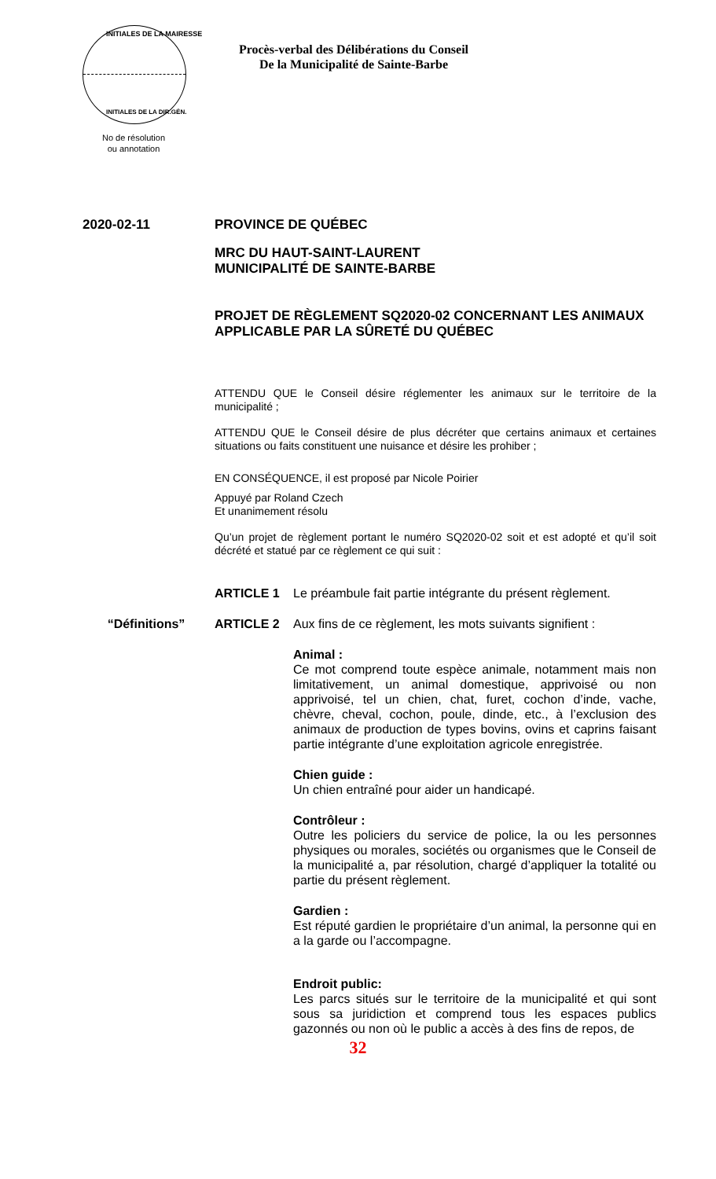INITIALES DE LA MAIRESSE
INITIALES DE LA DIR.GÉN.
No de résolution
ou annotation
Procès-verbal des Délibérations du Conseil
De la Municipalité de Sainte-Barbe
2020-02-11 PROVINCE DE QUÉBEC
MRC DU HAUT-SAINT-LAURENT
MUNICIPALITÉ DE SAINTE-BARBE
PROJET DE RÈGLEMENT SQ2020-02 CONCERNANT LES ANIMAUX APPLICABLE PAR LA SÛRETÉ DU QUÉBEC
ATTENDU QUE le Conseil désire réglementer les animaux sur le territoire de la municipalité ;
ATTENDU QUE le Conseil désire de plus décréter que certains animaux et certaines situations ou faits constituent une nuisance et désire les prohiber ;
EN CONSÉQUENCE, il est proposé par Nicole Poirier
Appuyé par Roland Czech
Et unanimement résolu
Qu’un projet de règlement portant le numéro SQ2020-02 soit et est adopté et qu’il soit décrété et statué par ce règlement ce qui suit :
ARTICLE 1 Le préambule fait partie intégrante du présent règlement.
“Définitions” ARTICLE 2 Aux fins de ce règlement, les mots suivants signifient :
Animal :
Ce mot comprend toute espèce animale, notamment mais non limitativement, un animal domestique, apprivoisé ou non apprivoisé, tel un chien, chat, furet, cochon d’inde, vache, chèvre, cheval, cochon, poule, dinde, etc., à l’exclusion des animaux de production de types bovins, ovins et caprins faisant partie intégrante d’une exploitation agricole enregistrée.
Chien guide :
Un chien entraîné pour aider un handicapé.
Contrôleur :
Outre les policiers du service de police, la ou les personnes physiques ou morales, sociétés ou organismes que le Conseil de la municipalité a, par résolution, chargé d’appliquer la totalité ou partie du présent règlement.
Gardien :
Est réputé gardien le propriétaire d’un animal, la personne qui en a la garde ou l’accompagne.
Endroit public:
Les parcs situés sur le territoire de la municipalité et qui sont sous sa juridiction et comprend tous les espaces publics gazonnés ou non où le public a accès à des fins de repos, de
32